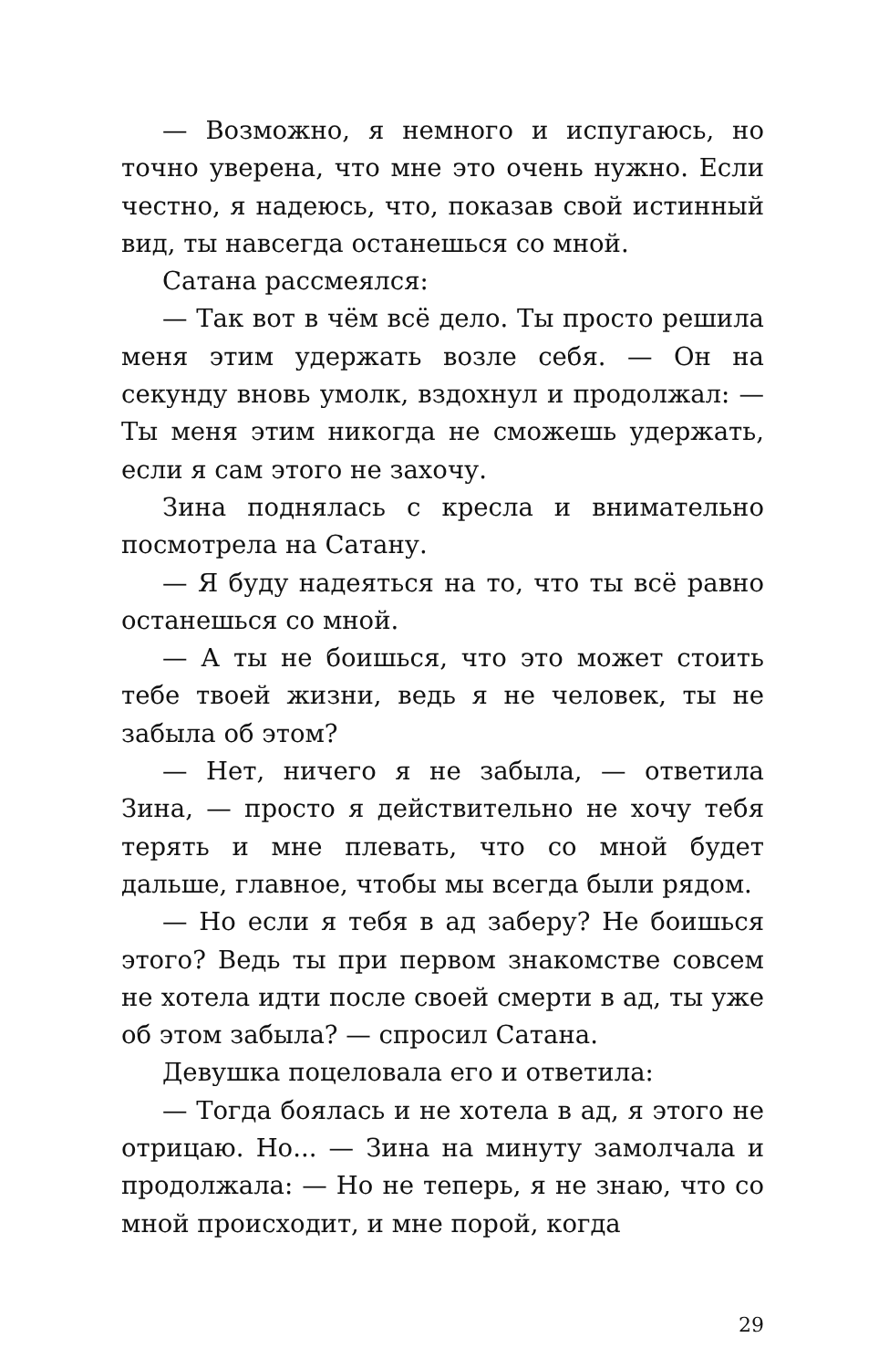— Возможно, я немного и испугаюсь, но точно уверена, что мне это очень нужно. Если честно, я надеюсь, что, показав свой истинный вид, ты навсегда останешься со мной.
Сатана рассмеялся:
— Так вот в чём всё дело. Ты просто решила меня этим удержать возле себя. — Он на секунду вновь умолк, вздохнул и продолжал: — Ты меня этим никогда не сможешь удержать, если я сам этого не захочу.
Зина поднялась с кресла и внимательно посмотрела на Сатану.
— Я буду надеяться на то, что ты всё равно останешься со мной.
— А ты не боишься, что это может стоить тебе твоей жизни, ведь я не человек, ты не забыла об этом?
— Нет, ничего я не забыла, — ответила Зина, — просто я действительно не хочу тебя терять и мне плевать, что со мной будет дальше, главное, чтобы мы всегда были рядом.
— Но если я тебя в ад заберу? Не боишься этого? Ведь ты при первом знакомстве совсем не хотела идти после своей смерти в ад, ты уже об этом забыла? — спросил Сатана.
Девушка поцеловала его и ответила:
— Тогда боялась и не хотела в ад, я этого не отрицаю. Но... — Зина на минуту замолчала и продолжала: — Но не теперь, я не знаю, что со мной происходит, и мне порой, когда
29